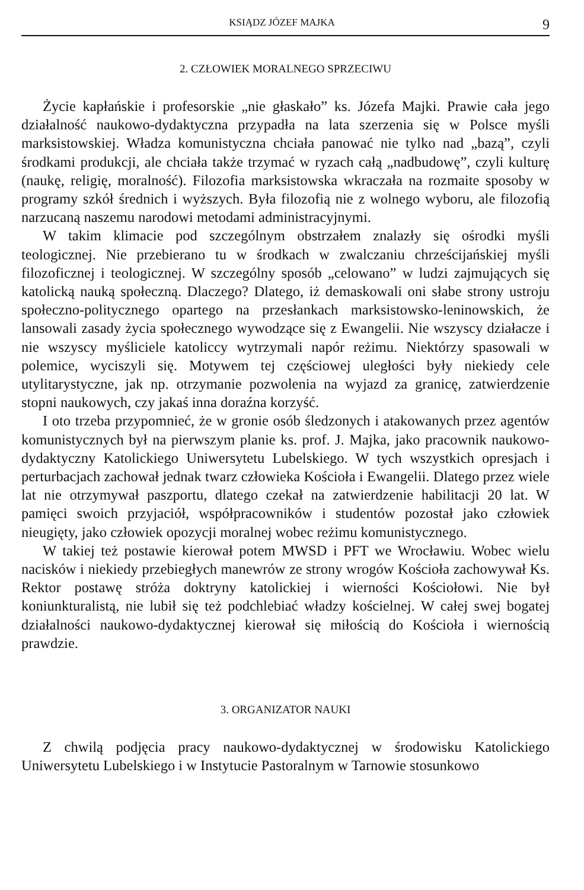KSIĄDZ JÓZEF MAJKA 9
2. CZŁOWIEK MORALNEGO SPRZECIWU
Życie kapłańskie i profesorskie „nie głaskało” ks. Józefa Majki. Prawie cała jego działalność naukowo-dydaktyczna przypadła na lata szerzenia się w Polsce myśli marksistowskiej. Władza komunistyczna chciała panować nie tylko nad „bazą”, czyli środkami produkcji, ale chciała także trzymać w ryzach całą „nadbudowę”, czyli kulturę (naukę, religię, moralność). Filozofia marksistowska wkraczała na rozmaite sposoby w programy szkół średnich i wyższych. Była filozofią nie z wolnego wyboru, ale filozofią narzucaną naszemu narodowi metodami administracyjnymi.
W takim klimacie pod szczególnym obstrzałem znalazły się ośrodki myśli teologicznej. Nie przebierano tu w środkach w zwalczaniu chrześcijańskiej myśli filozoficznej i teologicznej. W szczególny sposób „celowano” w ludzi zajmujących się katolicką nauką społeczną. Dlaczego? Dlatego, iż demaskowali oni słabe strony ustroju społeczno-politycznego opartego na przesłankach marksistowsko-leninowskich, że lansowali zasady życia społecznego wywodzące się z Ewangelii. Nie wszyscy działacze i nie wszyscy myśliciele katoliccy wytrzymali napór reżimu. Niektórzy spasowali w polemice, wyciszyli się. Motywem tej częściowej uległości były niekiedy cele utylitarystyczne, jak np. otrzymanie pozwolenia na wyjazd za granicę, zatwierdzenie stopni naukowych, czy jakaś inna doraźna korzyść.
I oto trzeba przypomnieć, że w gronie osób śledzonych i atakowanych przez agentów komunistycznych był na pierwszym planie ks. prof. J. Majka, jako pracownik naukowo-dydaktyczny Katolickiego Uniwersytetu Lubelskiego. W tych wszystkich opresjach i perturbacjach zachował jednak twarz człowieka Kościoła i Ewangelii. Dlatego przez wiele lat nie otrzymywał paszportu, dlatego czekał na zatwierdzenie habilitacji 20 lat. W pamięci swoich przyjaciół, współpracowników i studentów pozostał jako człowiek nieugięty, jako człowiek opozycji moralnej wobec reżimu komunistycznego.
W takiej też postawie kierował potem MWSD i PFT we Wrocławiu. Wobec wielu nacisków i niekiedy przebiegłych manewrów ze strony wrogów Kościoła zachowywał Ks. Rektor postawę stróża doktryny katolickiej i wierności Kościołowi. Nie był koniunkturalistą, nie lubił się też podchlebiać władzy kościelnej. W całej swej bogatej działalności naukowo-dydaktycznej kierował się miłością do Kościoła i wiernością prawdzie.
3. ORGANIZATOR NAUKI
Z chwilą podjęcia pracy naukowo-dydaktycznej w środowisku Katolickiego Uniwersytetu Lubelskiego i w Instytucie Pastoralnym w Tarnowie stosunkowo